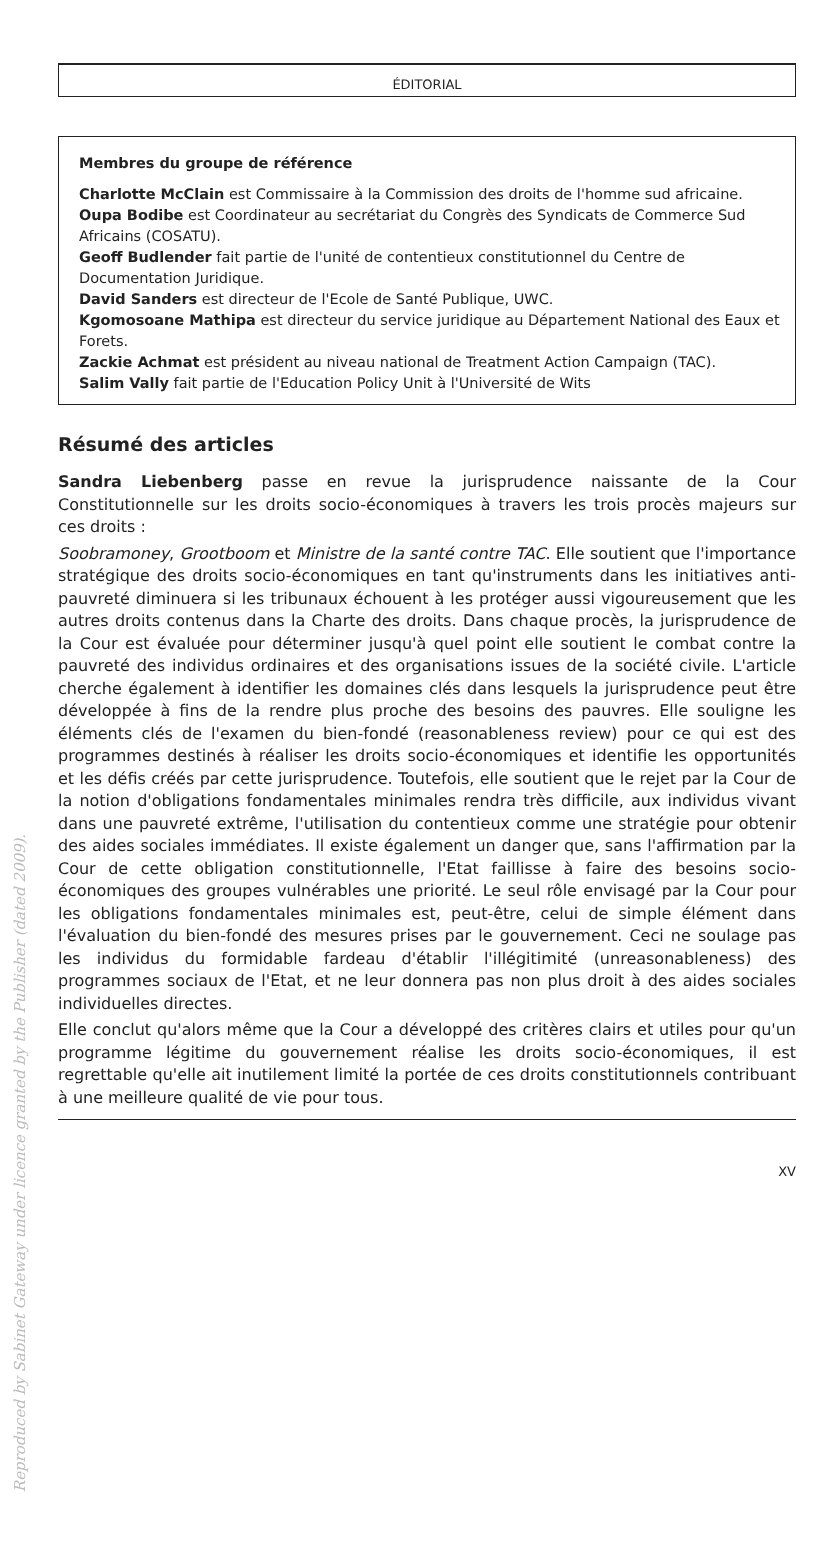ÉDITORIAL
Membres du groupe de référence
Charlotte McClain est Commissaire à la Commission des droits de l'homme sud africaine.
Oupa Bodibe est Coordinateur au secrétariat du Congrès des Syndicats de Commerce Sud Africains (COSATU).
Geoff Budlender fait partie de l'unité de contentieux constitutionnel du Centre de Documentation Juridique.
David Sanders est directeur de l'Ecole de Santé Publique, UWC.
Kgomosoane Mathipa est directeur du service juridique au Département National des Eaux et Forets.
Zackie Achmat est président au niveau national de Treatment Action Campaign (TAC).
Salim Vally fait partie de l'Education Policy Unit à l'Université de Wits
Résumé des articles
Sandra Liebenberg passe en revue la jurisprudence naissante de la Cour Constitutionnelle sur les droits socio-économiques à travers les trois procès majeurs sur ces droits :
Soobramoney, Grootboom et Ministre de la santé contre TAC. Elle soutient que l'importance stratégique des droits socio-économiques en tant qu'instruments dans les initiatives anti-pauvreté diminuera si les tribunaux échouent à les protéger aussi vigoureusement que les autres droits contenus dans la Charte des droits. Dans chaque procès, la jurisprudence de la Cour est évaluée pour déterminer jusqu'à quel point elle soutient le combat contre la pauvreté des individus ordinaires et des organisations issues de la société civile. L'article cherche également à identifier les domaines clés dans lesquels la jurisprudence peut être développée à fins de la rendre plus proche des besoins des pauvres. Elle souligne les éléments clés de l'examen du bien-fondé (reasonableness review) pour ce qui est des programmes destinés à réaliser les droits socio-économiques et identifie les opportunités et les défis créés par cette jurisprudence. Toutefois, elle soutient que le rejet par la Cour de la notion d'obligations fondamentales minimales rendra très difficile, aux individus vivant dans une pauvreté extrême, l'utilisation du contentieux comme une stratégie pour obtenir des aides sociales immédiates. Il existe également un danger que, sans l'affirmation par la Cour de cette obligation constitutionnelle, l'Etat faillisse à faire des besoins socio-économiques des groupes vulnérables une priorité. Le seul rôle envisagé par la Cour pour les obligations fondamentales minimales est, peut-être, celui de simple élément dans l'évaluation du bien-fondé des mesures prises par le gouvernement. Ceci ne soulage pas les individus du formidable fardeau d'établir l'illégitimité (unreasonableness) des programmes sociaux de l'Etat, et ne leur donnera pas non plus droit à des aides sociales individuelles directes.
Elle conclut qu'alors même que la Cour a développé des critères clairs et utiles pour qu'un programme légitime du gouvernement réalise les droits socio-économiques, il est regrettable qu'elle ait inutilement limité la portée de ces droits constitutionnels contribuant à une meilleure qualité de vie pour tous.
XV
Reproduced by Sabinet Gateway under licence granted by the Publisher (dated 2009).